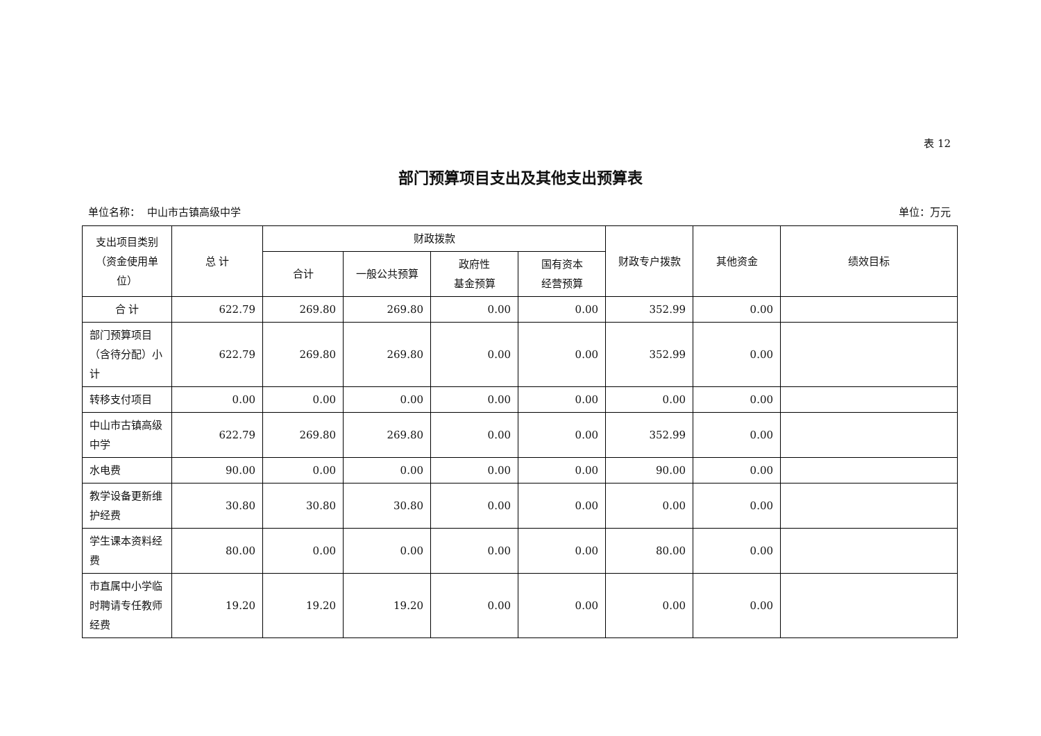表 12
部门预算项目支出及其他支出预算表
单位名称： 中山市古镇高级中学 单位：万元
| 支出项目类别（资金使用单位） | 总 计 | 财政拨款 | | | | 财政专户拨款 | 其他资金 | 绩效目标 |
| --- | --- | --- | --- | --- | --- | --- | --- | --- |
| | | 合计 | 一般公共预算 | 政府性 基金预算 | 国有资本 经营预算 | | | |
| 合 计 | 622.79 | 269.80 | 269.80 | 0.00 | 0.00 | 352.99 | 0.00 | |
| 部门预算项目（含待分配）小计 | 622.79 | 269.80 | 269.80 | 0.00 | 0.00 | 352.99 | 0.00 | |
| 转移支付项目 | 0.00 | 0.00 | 0.00 | 0.00 | 0.00 | 0.00 | 0.00 | |
| 中山市古镇高级中学 | 622.79 | 269.80 | 269.80 | 0.00 | 0.00 | 352.99 | 0.00 | |
| 水电费 | 90.00 | 0.00 | 0.00 | 0.00 | 0.00 | 90.00 | 0.00 | |
| 教学设备更新维护经费 | 30.80 | 30.80 | 30.80 | 0.00 | 0.00 | 0.00 | 0.00 | |
| 学生课本资料经费 | 80.00 | 0.00 | 0.00 | 0.00 | 0.00 | 80.00 | 0.00 | |
| 市直属中小学临时聘请专任教师经费 | 19.20 | 19.20 | 19.20 | 0.00 | 0.00 | 0.00 | 0.00 | |